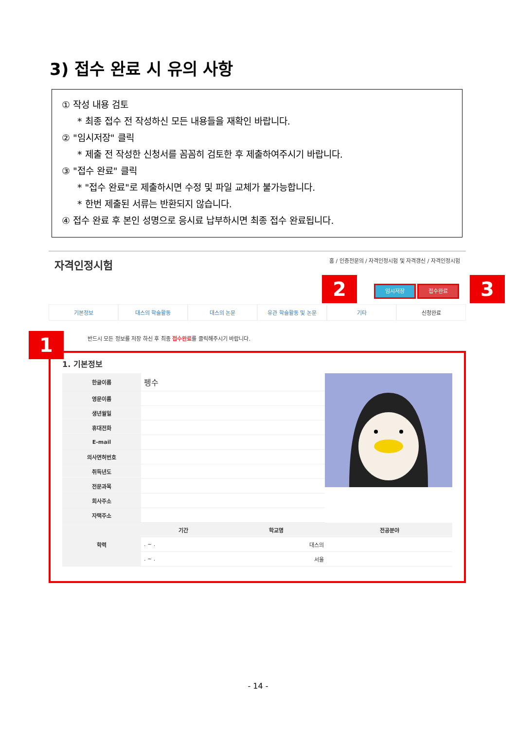3) 접수 완료 시 유의 사항
① 작성 내용 검토
* 최종 접수 전 작성하신 모든 내용들을 재확인 바랍니다.
② "임시저장" 클릭
* 제출 전 작성한 신청서를 꼼꼼히 검토한 후 제출하여주시기 바랍니다.
③ "접수 완료" 클릭
* "접수 완료"로 제출하시면 수정 및 파일 교체가 불가능합니다.
* 한번 제출된 서류는 반환되지 않습니다.
④ 접수 완료 후 본인 성명으로 응시료 납부하시면 최종 접수 완료됩니다.
자격인정시험 홈 / 인증전문의 / 자격인정시험 및 자격갱신 / 자격인정시험
임시저장 접수완료
기본정보 대스의 학술활동 대스의 논문 유관 학술활동 및 논문 기타 신청완료
반드시 모든 정보를 저장 하신 후 최종 접수완료를 클릭해주시기 바랍니다.
1. 기본정보
| 한글이름 | 펭수 |
| 영문이름 | |
| 생년월일 | |
| 휴대전화 | |
| E-mail | |
| 의사면허번호 | |
| 취득년도 | |
| 전문과목 | |
| 회사주소 | |
| 자택주소 | |
| 학력 | 기간 | 학교명 | 전공분야 |
| --- | --- | --- | --- |
| | . ~ . | 대스의 | |
| | . ~ . | 서울 | |
1
2 3
- 14 -